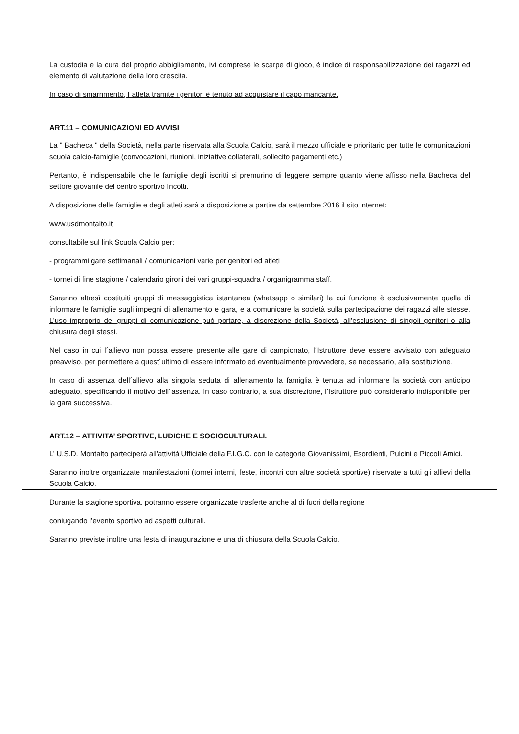La custodia e la cura del proprio abbigliamento, ivi comprese le scarpe di gioco, è indice di responsabilizzazione dei ragazzi ed elemento di valutazione della loro crescita.
In caso di smarrimento, l´atleta tramite i genitori è tenuto ad acquistare il capo mancante.
ART.11 – COMUNICAZIONI ED AVVISI
La " Bacheca " della Società, nella parte riservata alla Scuola Calcio, sarà il mezzo ufficiale e prioritario per tutte le comunicazioni scuola calcio-famiglie (convocazioni, riunioni, iniziative collaterali, sollecito pagamenti etc.)
Pertanto, è indispensabile che le famiglie degli iscritti si premurino di leggere sempre quanto viene affisso nella Bacheca del settore giovanile del centro sportivo Incotti.
A disposizione delle famiglie e degli atleti sarà a disposizione a partire da settembre 2016 il sito internet:
www.usdmontalto.it
consultabile sul link Scuola Calcio per:
- programmi gare settimanali / comunicazioni varie per genitori ed atleti
- tornei di fine stagione / calendario gironi dei vari gruppi-squadra / organigramma staff.
Saranno altresì costituiti gruppi di messaggistica istantanea (whatsapp o similari) la cui funzione è esclusivamente quella di informare le famiglie sugli impegni di allenamento e gara, e a comunicare la società sulla partecipazione dei ragazzi alle stesse. L’uso improprio dei gruppi di comunicazione può portare, a discrezione della Società, all’esclusione di singoli genitori o alla chiusura degli stessi.
Nel caso in cui l´allievo non possa essere presente alle gare di campionato, l´Istruttore deve essere avvisato con adeguato preavviso, per permettere a quest´ultimo di essere informato ed eventualmente provvedere, se necessario, alla sostituzione.
In caso di assenza dell´allievo alla singola seduta di allenamento la famiglia è tenuta ad informare la società con anticipo adeguato, specificando il motivo dell´assenza. In caso contrario, a sua discrezione, l’Istruttore può considerarlo indisponibile per la gara successiva.
ART.12 – ATTIVITA’ SPORTIVE, LUDICHE E SOCIOCULTURALI.
L’ U.S.D. Montalto parteciperà all’attività Ufficiale della F.I.G.C. con le categorie Giovanissimi, Esordienti, Pulcini e Piccoli Amici.
Saranno inoltre organizzate manifestazioni (tornei interni, feste, incontri con altre società sportive) riservate a tutti gli allievi della Scuola Calcio.
Durante la stagione sportiva, potranno essere organizzate trasferte anche al di fuori della regione
coniugando l’evento sportivo ad aspetti culturali.
Saranno previste inoltre una festa di inaugurazione e una di chiusura della Scuola Calcio.